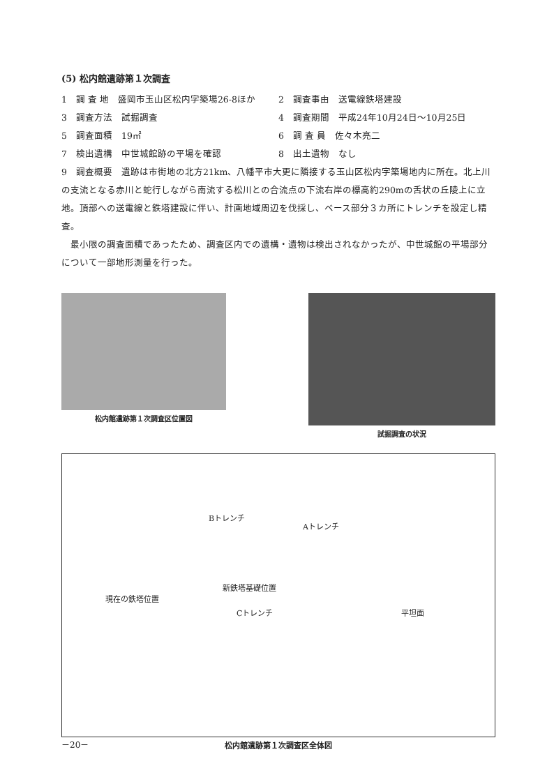(5) 松内館遺跡第１次調査
1　調 査 地　盛岡市玉山区松内字築場26-8ほか
2　調査事由　送電線鉄塔建設
3　調査方法　試掘調査 4　調査期間　平成24年10月24日～10月25日
5　調査面積　19㎡ 6　調 査 員　佐々木亮二
7　検出遺構　中世城館跡の平場を確認 8　出土遺物　なし
9　調査概要　遺跡は市街地の北方21km、八幡平市大更に隣接する玉山区松内字築場地内に所在。北上川の支流となる赤川と蛇行しながら南流する松川との合流点の下流右岸の標高約290mの舌状の丘陵上に立地。頂部への送電線と鉄塔建設に伴い、計画地域周辺を伐採し、ベース部分３カ所にトレンチを設定し精査。
　最小限の調査面積であったため、調査区内での遺構・遺物は検出されなかったが、中世城館の平場部分について一部地形測量を行った。
松内館遺跡第１次調査区位置図 試掘調査の状況
Bトレンチ
Aトレンチ
新鉄塔基礎位置
現在の鉄塔位置
Cトレンチ 平坦面
松内館遺跡第１次調査区全体図
－20－